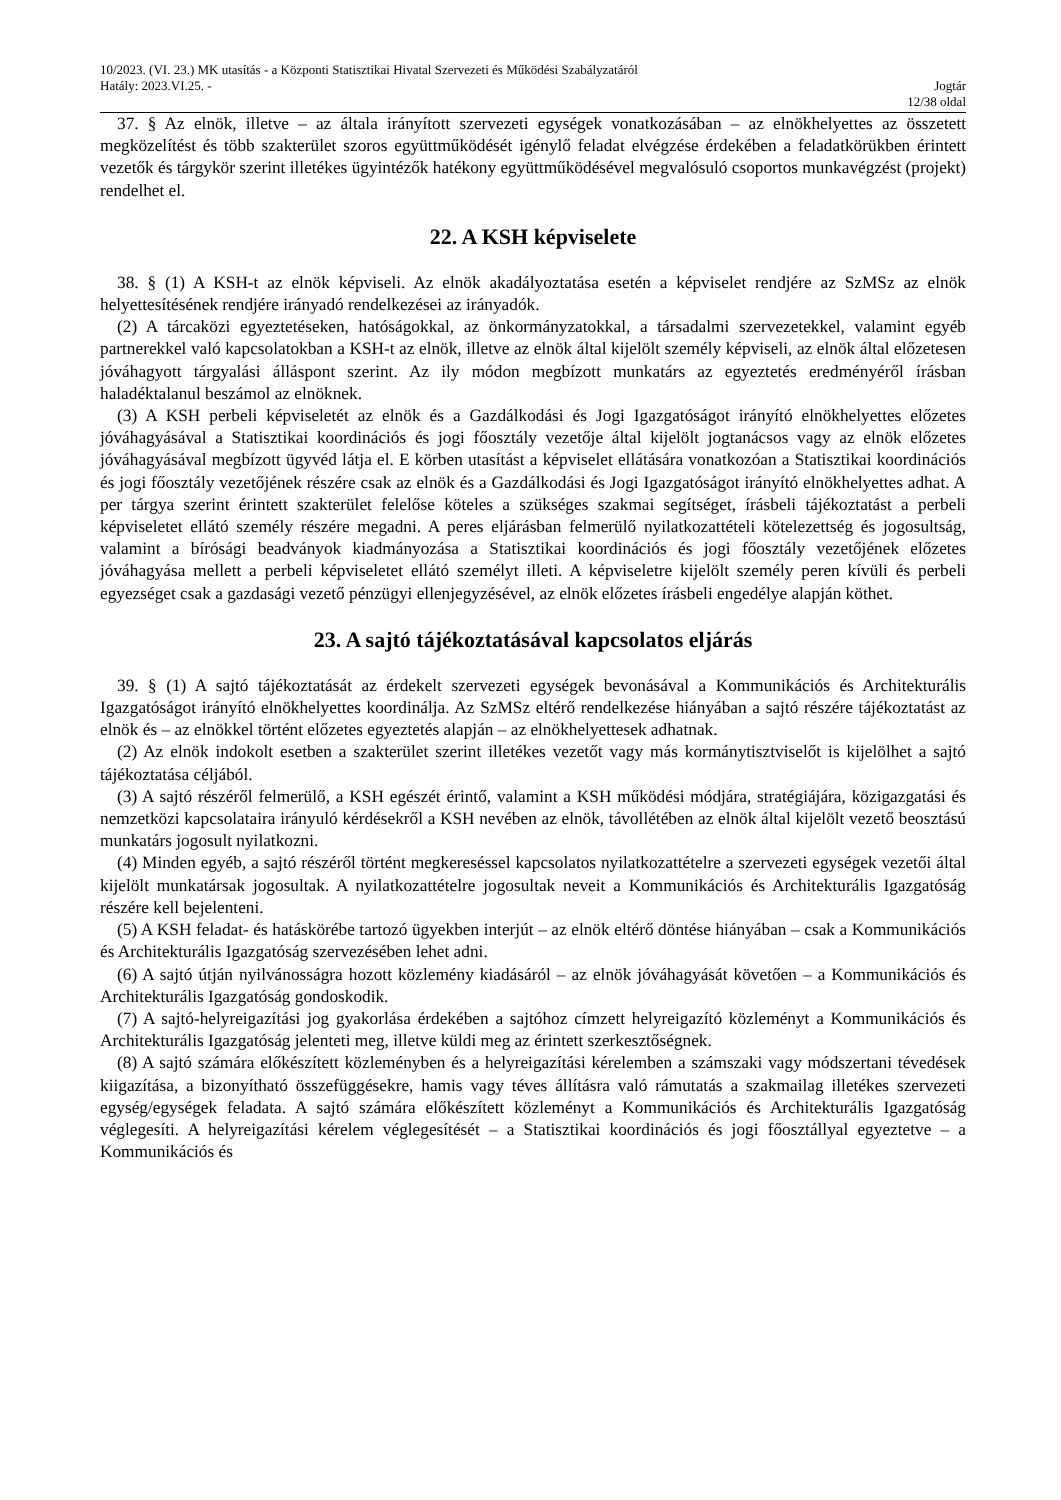10/2023. (VI. 23.) MK utasítás - a Központi Statisztikai Hivatal Szervezeti és Működési Szabályzatáról
Hatály: 2023.VI.25. - Jogtár
12/38 oldal
37. § Az elnök, illetve – az általa irányított szervezeti egységek vonatkozásában – az elnökhelyettes az összetett megközelítést és több szakterület szoros együttműködését igénylő feladat elvégzése érdekében a feladatkörükben érintett vezetők és tárgykör szerint illetékes ügyintézők hatékony együttműködésével megvalósuló csoportos munkavégzést (projekt) rendelhet el.
22. A KSH képviselete
38. § (1) A KSH-t az elnök képviseli. Az elnök akadályoztatása esetén a képviselet rendjére az SzMSz az elnök helyettesítésének rendjére irányadó rendelkezései az irányadók.
(2) A tárcaközi egyeztetéseken, hatóságokkal, az önkormányzatokkal, a társadalmi szervezetekkel, valamint egyéb partnerekkel való kapcsolatokban a KSH-t az elnök, illetve az elnök által kijelölt személy képviseli, az elnök által előzetesen jóváhagyott tárgyalási álláspont szerint. Az ily módon megbízott munkatárs az egyeztetés eredményéről írásban haladéktalanul beszámol az elnöknek.
(3) A KSH perbeli képviseletét az elnök és a Gazdálkodási és Jogi Igazgatóságot irányító elnökhelyettes előzetes jóváhagyásával a Statisztikai koordinációs és jogi főosztály vezetője által kijelölt jogtanácsos vagy az elnök előzetes jóváhagyásával megbízott ügyvéd látja el. E körben utasítást a képviselet ellátására vonatkozóan a Statisztikai koordinációs és jogi főosztály vezetőjének részére csak az elnök és a Gazdálkodási és Jogi Igazgatóságot irányító elnökhelyettes adhat. A per tárgya szerint érintett szakterület felelőse köteles a szükséges szakmai segítséget, írásbeli tájékoztatást a perbeli képviseletet ellátó személy részére megadni. A peres eljárásban felmerülő nyilatkozattételi kötelezettség és jogosultság, valamint a bírósági beadványok kiadmányozása a Statisztikai koordinációs és jogi főosztály vezetőjének előzetes jóváhagyása mellett a perbeli képviseletet ellátó személyt illeti. A képviseletre kijelölt személy peren kívüli és perbeli egyezséget csak a gazdasági vezető pénzügyi ellenjegyzésével, az elnök előzetes írásbeli engedélye alapján köthet.
23. A sajtó tájékoztatásával kapcsolatos eljárás
39. § (1) A sajtó tájékoztatását az érdekelt szervezeti egységek bevonásával a Kommunikációs és Architekturális Igazgatóságot irányító elnökhelyettes koordinálja. Az SzMSz eltérő rendelkezése hiányában a sajtó részére tájékoztatást az elnök és – az elnökkel történt előzetes egyeztetés alapján – az elnökhelyettesek adhatnak.
(2) Az elnök indokolt esetben a szakterület szerint illetékes vezetőt vagy más kormánytisztviselőt is kijelölhet a sajtó tájékoztatása céljából.
(3) A sajtó részéről felmerülő, a KSH egészét érintő, valamint a KSH működési módjára, stratégiájára, közigazgatási és nemzetközi kapcsolataira irányuló kérdésekről a KSH nevében az elnök, távollétében az elnök által kijelölt vezető beosztású munkatárs jogosult nyilatkozni.
(4) Minden egyéb, a sajtó részéről történt megkereséssel kapcsolatos nyilatkozattételre a szervezeti egységek vezetői által kijelölt munkatársak jogosultak. A nyilatkozattételre jogosultak neveit a Kommunikációs és Architekturális Igazgatóság részére kell bejelenteni.
(5) A KSH feladat- és hatáskörébe tartozó ügyekben interjút – az elnök eltérő döntése hiányában – csak a Kommunikációs és Architekturális Igazgatóság szervezésében lehet adni.
(6) A sajtó útján nyilvánosságra hozott közlemény kiadásáról – az elnök jóváhagyását követően – a Kommunikációs és Architekturális Igazgatóság gondoskodik.
(7) A sajtó-helyreigazítási jog gyakorlása érdekében a sajtóhoz címzett helyreigazító közleményt a Kommunikációs és Architekturális Igazgatóság jelenteti meg, illetve küldi meg az érintett szerkesztőségnek.
(8) A sajtó számára előkészített közleményben és a helyreigazítási kérelemben a számszaki vagy módszertani tévedések kiigazítása, a bizonyítható összefüggésekre, hamis vagy téves állításra való rámutatás a szakmailag illetékes szervezeti egység/egységek feladata. A sajtó számára előkészített közleményt a Kommunikációs és Architekturális Igazgatóság véglegesíti. A helyreigazítási kérelem véglegesítését – a Statisztikai koordinációs és jogi főosztállyal egyeztetve – a Kommunikációs és